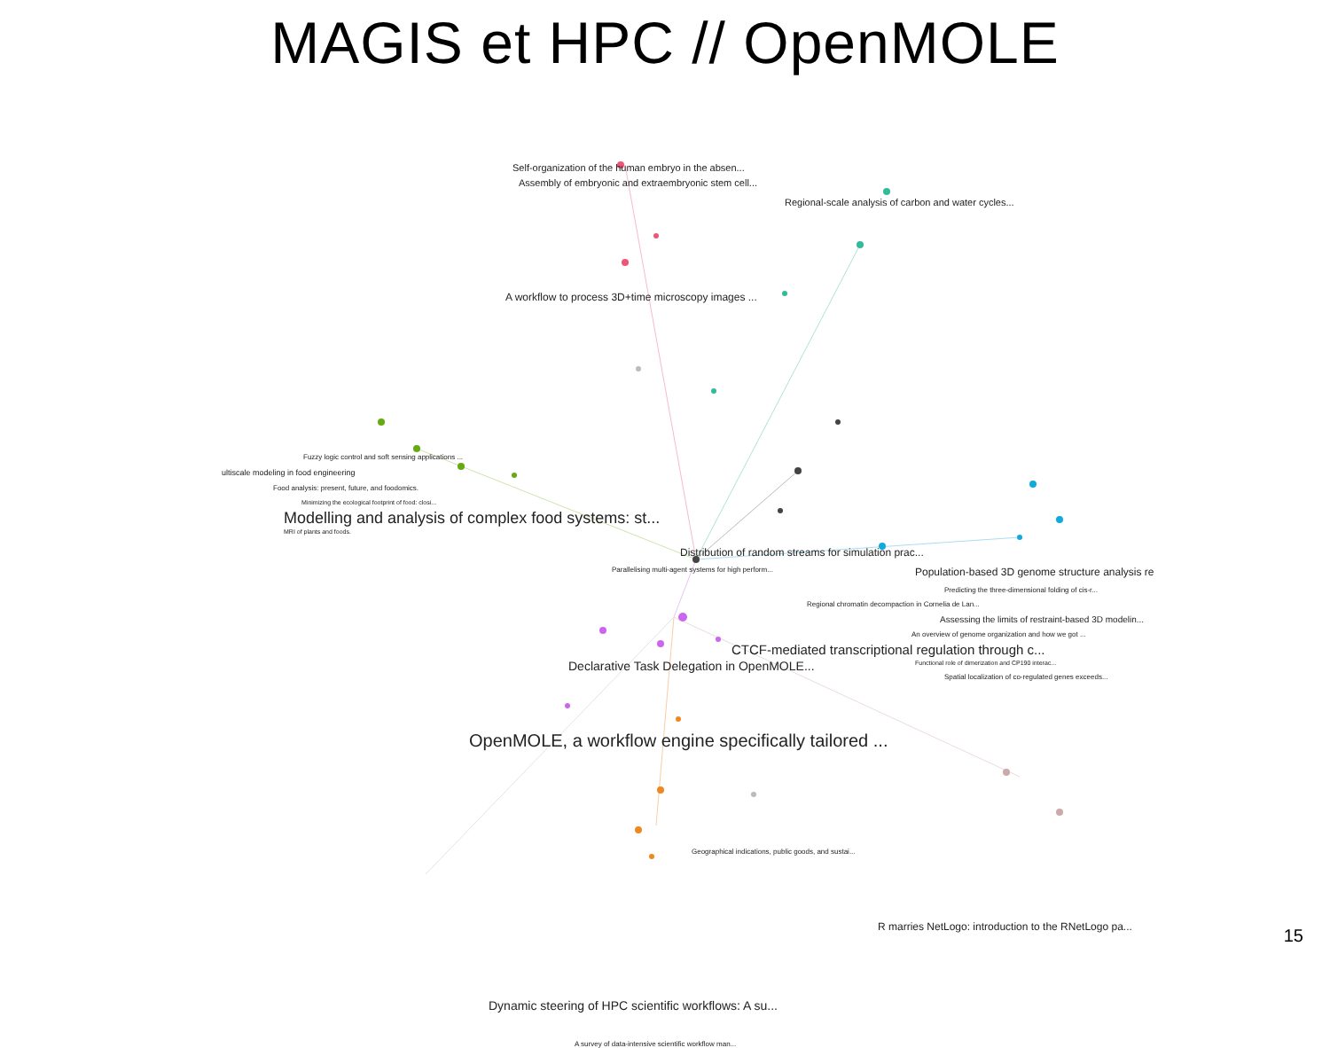MAGIS et HPC // OpenMOLE
Self-organization of the human embryo in the absen...
Assembly of embryonic and extraembryonic stem cell...
Regional-scale analysis of carbon and water cycles...
A workflow to process 3D+time microscopy images ...
Fuzzy logic control and soft sensing applications ...
ultiscale modeling in food engineering
Food analysis: present, future, and foodomics.
Minimizing the ecological footprint of food: closi...
Modelling and analysis of complex food systems: st...
MRI of plants and foods.
Distribution of random streams for simulation prac...
Population-based 3D genome structure analysis re
Parallelising multi-agent systems for high perform...
Predicting the three-dimensional folding of cis-r...
Regional chromatin decompaction in Cornelia de Lan...
Assessing the limits of restraint-based 3D modelin...
An overview of genome organization and how we got ...
CTCF-mediated transcriptional regulation through c...
Declarative Task Delegation in OpenMOLE... Functional role of dimerization and CP190 interac...
Spatial localization of co-regulated genes exceeds...
OpenMOLE, a workflow engine specifically tailored ...
Geographical indications, public goods, and sustai...
R marries NetLogo: introduction to the RNetLogo pa...
Dynamic steering of HPC scientific workflows: A su...
A survey of data-intensive scientific workflow man...
15